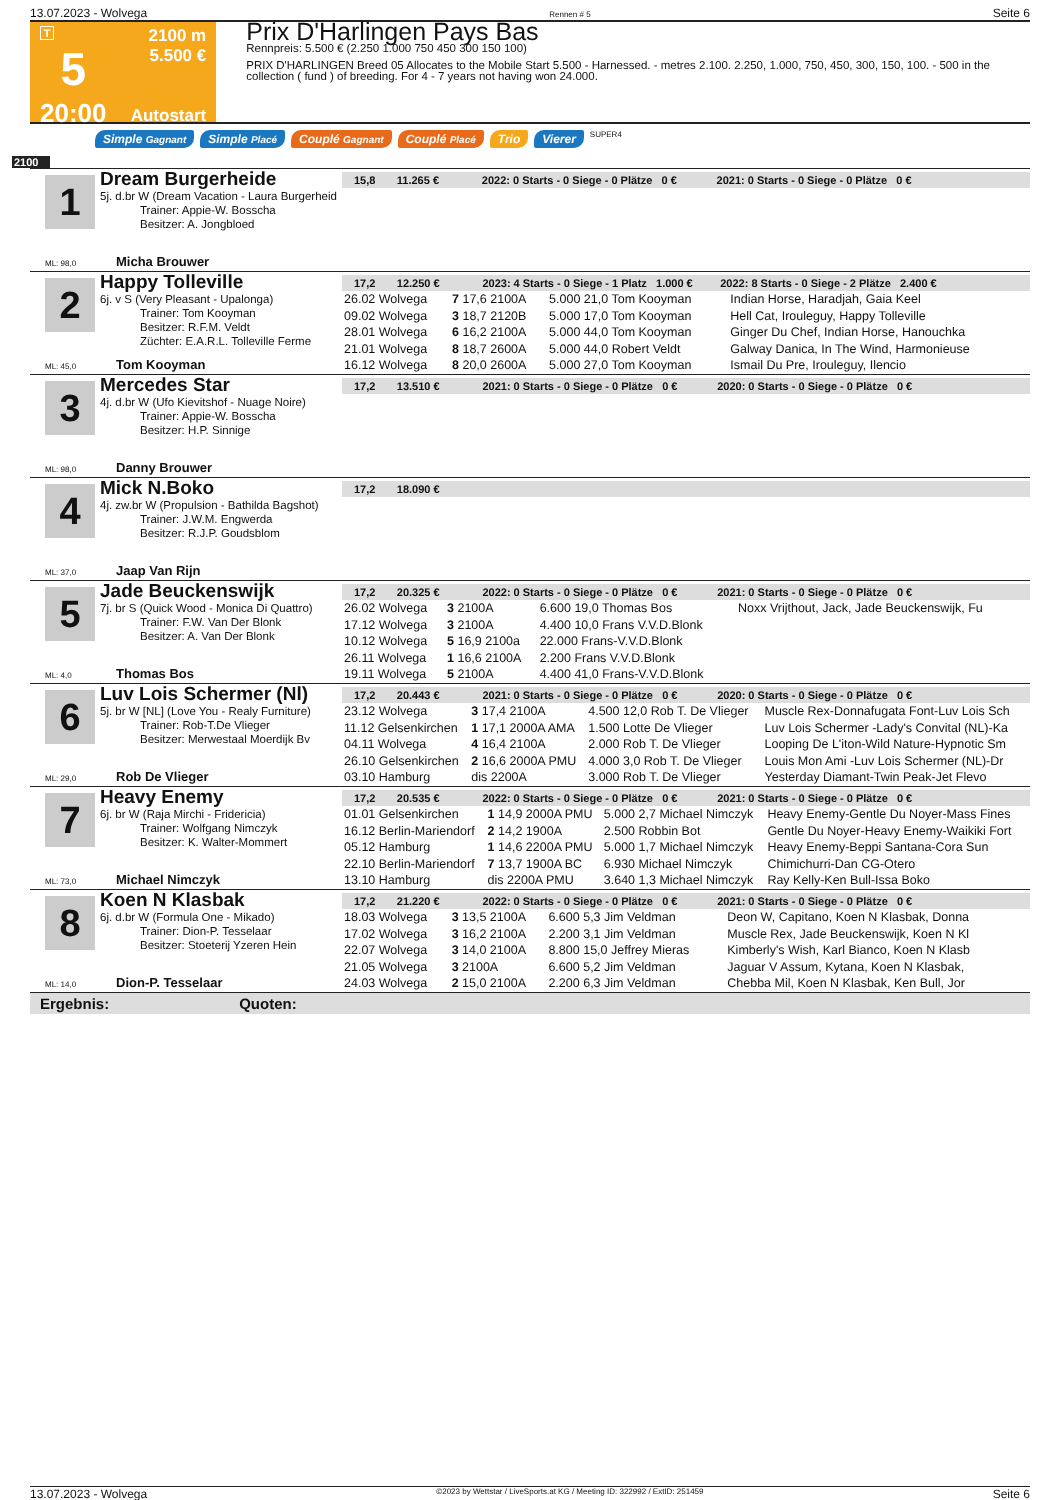13.07.2023 - Wolvega Rennen # 5 Seite 6
T
5
20:00
2100 m
5.500 €
Autostart
Prix D'Harlingen Pays Bas
Rennpreis: 5.500 € (2.250 1.000 750 450 300 150 100)
PRIX D'HARLINGEN Breed 05 Allocates to the Mobile Start 5.500 - Harnessed. - metres 2.100. 2.250, 1.000, 750, 450, 300, 150, 100. - 500 in the collection ( fund ) of breeding. For 4 - 7 years not having won 24.000.
Simple Gagnant Simple Placé Couplé Gagnant Couplé Placé Trio Vierer SUPER4
2100
1
Dream Burgerheide
5j. d.br W (Dream Vacation - Laura Burgerheid
Trainer: Appie-W. Bosscha
Besitzer: A. Jongbloed
ML: 98,0 Micha Brouwer
15,8 11.265 € 2022: 0 Starts - 0 Siege - 0 Plätze 0 € 2021: 0 Starts - 0 Siege - 0 Plätze 0 €
2
Happy Tolleville
6j. v S (Very Pleasant - Upalonga)
Trainer: Tom Kooyman
Besitzer: R.F.M. Veldt
Züchter: E.A.R.L. Tolleville Ferme
ML: 45,0 Tom Kooyman
17,2 12.250 € 2023: 4 Starts - 0 Siege - 1 Platz 1.000 € 2022: 8 Starts - 0 Siege - 2 Plätze 2.400 €
| 26.02 Wolvega | 7 17,6 2100A | 5.000 21,0 Tom Kooyman | Indian Horse, Haradjah, Gaia Keel |
| 09.02 Wolvega | 3 18,7 2120B | 5.000 17,0 Tom Kooyman | Hell Cat, Irouleguy, Happy Tolleville |
| 28.01 Wolvega | 6 16,2 2100A | 5.000 44,0 Tom Kooyman | Ginger Du Chef, Indian Horse, Hanouchka |
| 21.01 Wolvega | 8 18,7 2600A | 5.000 44,0 Robert Veldt | Galway Danica, In The Wind, Harmonieuse |
| 16.12 Wolvega | 8 20,0 2600A | 5.000 27,0 Tom Kooyman | Ismail Du Pre, Irouleguy, Ilencio |
3
Mercedes Star
4j. d.br W (Ufo Kievitshof - Nuage Noire)
Trainer: Appie-W. Bosscha
Besitzer: H.P. Sinnige
ML: 98,0 Danny Brouwer
17,2 13.510 € 2021: 0 Starts - 0 Siege - 0 Plätze 0 € 2020: 0 Starts - 0 Siege - 0 Plätze 0 €
4
Mick N.Boko
4j. zw.br W (Propulsion - Bathilda Bagshot)
Trainer: J.W.M. Engwerda
Besitzer: R.J.P. Goudsblom
ML: 37,0 Jaap Van Rijn
17,2 18.090 €
5
Jade Beuckenswijk
7j. br S (Quick Wood - Monica Di Quattro)
Trainer: F.W. Van Der Blonk
Besitzer: A. Van Der Blonk
ML: 4,0 Thomas Bos
17,2 20.325 € 2022: 0 Starts - 0 Siege - 0 Plätze 0 € 2021: 0 Starts - 0 Siege - 0 Plätze 0 €
| 26.02 Wolvega | 3 2100A | 6.600 19,0 Thomas Bos | Noxx Vrijthout, Jack, Jade Beuckenswijk, Fu |
| 17.12 Wolvega | 3 2100A | 4.400 10,0 Frans V.V.D.Blonk | |
| 10.12 Wolvega | 5 16,9 2100a | 22.000 Frans-V.V.D.Blonk | |
| 26.11 Wolvega | 1 16,6 2100A | 2.200 Frans V.V.D.Blonk | |
| 19.11 Wolvega | 5 2100A | 4.400 41,0 Frans-V.V.D.Blonk | |
6
Luv Lois Schermer (Nl)
5j. br W [NL] (Love You - Realy Furniture)
Trainer: Rob-T.De Vlieger
Besitzer: Merwestaal Moerdijk Bv
ML: 29,0 Rob De Vlieger
17,2 20.443 € 2021: 0 Starts - 0 Siege - 0 Plätze 0 € 2020: 0 Starts - 0 Siege - 0 Plätze 0 €
| 23.12 Wolvega | 3 17,4 2100A | 4.500 12,0 Rob T. De Vlieger | Muscle Rex-Donnafugata Font-Luv Lois Sch |
| 11.12 Gelsenkirchen | 1 17,1 2000A AMA | 1.500 Lotte De Vlieger | Luv Lois Schermer -Lady's Convital (NL)-Ka |
| 04.11 Wolvega | 4 16,4 2100A | 2.000 Rob T. De Vlieger | Looping De L'iton-Wild Nature-Hypnotic Sm |
| 26.10 Gelsenkirchen | 2 16,6 2000A PMU | 4.000 3,0 Rob T. De Vlieger | Louis Mon Ami -Luv Lois Schermer (NL)-Dr |
| 03.10 Hamburg | dis 2200A | 3.000 Rob T. De Vlieger | Yesterday Diamant-Twin Peak-Jet Flevo |
7
Heavy Enemy
6j. br W (Raja Mirchi - Fridericia)
Trainer: Wolfgang Nimczyk
Besitzer: K. Walter-Mommert
ML: 73,0 Michael Nimczyk
17,2 20.535 € 2022: 0 Starts - 0 Siege - 0 Plätze 0 € 2021: 0 Starts - 0 Siege - 0 Plätze 0 €
| 01.01 Gelsenkirchen | 1 14,9 2000A PMU | 5.000 2,7 Michael Nimczyk | Heavy Enemy-Gentle Du Noyer-Mass Fines |
| 16.12 Berlin-Mariendorf | 2 14,2 1900A | 2.500 Robbin Bot | Gentle Du Noyer-Heavy Enemy-Waikiki Fort |
| 05.12 Hamburg | 1 14,6 2200A PMU | 5.000 1,7 Michael Nimczyk | Heavy Enemy-Beppi Santana-Cora Sun |
| 22.10 Berlin-Mariendorf | 7 13,7 1900A BC | 6.930 Michael Nimczyk | Chimichurri-Dan CG-Otero |
| 13.10 Hamburg | dis 2200A PMU | 3.640 1,3 Michael Nimczyk | Ray Kelly-Ken Bull-Issa Boko |
8
Koen N Klasbak
6j. d.br W (Formula One - Mikado)
Trainer: Dion-P. Tesselaar
Besitzer: Stoeterij Yzeren Hein
ML: 14,0 Dion-P. Tesselaar
17,2 21.220 € 2022: 0 Starts - 0 Siege - 0 Plätze 0 € 2021: 0 Starts - 0 Siege - 0 Plätze 0 €
| 18.03 Wolvega | 3 13,5 2100A | 6.600 5,3 Jim Veldman | Deon W, Capitano, Koen N Klasbak, Donna |
| 17.02 Wolvega | 3 16,2 2100A | 2.200 3,1 Jim Veldman | Muscle Rex, Jade Beuckenswijk, Koen N Kl |
| 22.07 Wolvega | 3 14,0 2100A | 8.800 15,0 Jeffrey Mieras | Kimberly's Wish, Karl Bianco, Koen N Klasb |
| 21.05 Wolvega | 3 2100A | 6.600 5,2 Jim Veldman | Jaguar V Assum, Kytana, Koen N Klasbak, |
| 24.03 Wolvega | 2 15,0 2100A | 2.200 6,3 Jim Veldman | Chebba Mil, Koen N Klasbak, Ken Bull, Jor |
Ergebnis: Quoten:
13.07.2023 - Wolvega ©2023 by Wettstar / LiveSports.at KG / Meeting ID: 322992 / ExtID: 251459 Seite 6